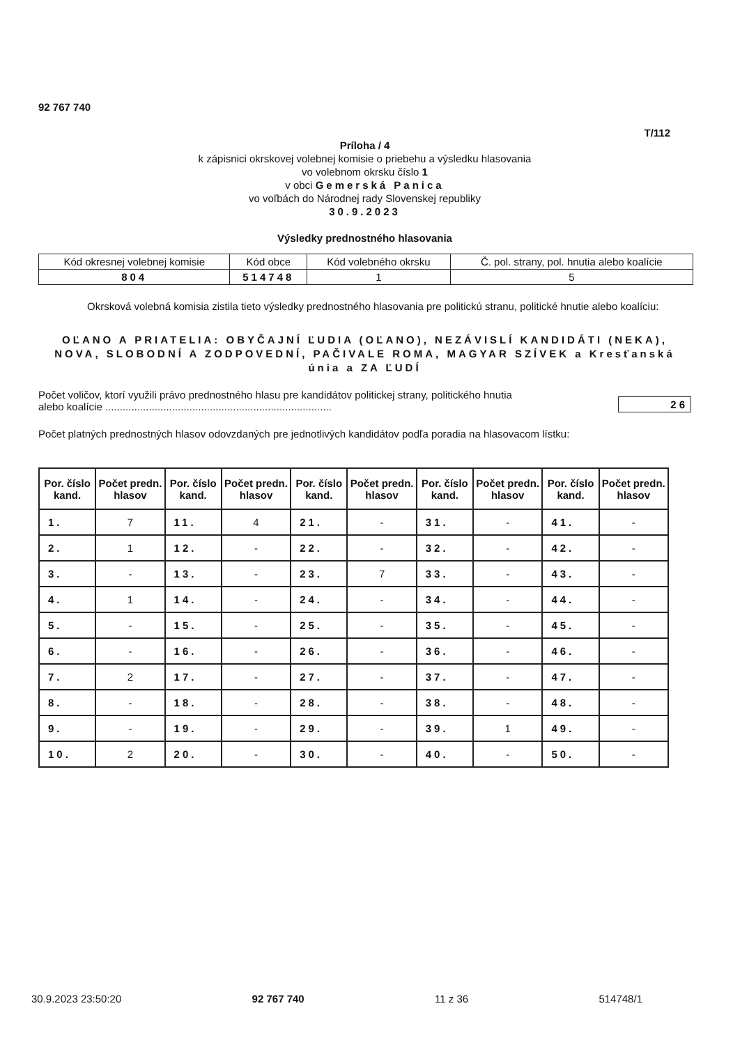92 767 740
T/112
Príloha / 4
k zápisnici okrskovej volebnej komisie o priebehu a výsledku hlasovania
vo volebnom okrsku číslo 1
v obci Gemerská Panica
vo voľbách do Národnej rady Slovenskej republiky
30.9.2023
Výsledky prednostného hlasovania
| Kód okresnej volebnej komisie | Kód obce | Kód volebného okrsku | Č. pol. strany, pol. hnutia alebo koalície |
| 804 | 514748 | 1 | 5 |
Okrsková volebná komisia zistila tieto výsledky prednostného hlasovania pre politickú stranu, politické hnutie alebo koalíciu:
OĽANO A PRIATELIA: OBYČAJNÍ ĽUDIA (OĽANO), NEZÁVISLÍ KANDIDÁTI (NEKA), NOVA, SLOBODNÍ A ZODPOVEDNÍ, PAČIVALE ROMA, MAGYAR SZÍVEK a Kresťanská únia a ZA ĽUDÍ
Počet voličov, ktorí využili právo prednostného hlasu pre kandidátov politickej strany, politického hnutia
alebo koalície ..............................................................................
26
Počet platných prednostných hlasov odovzdaných pre jednotlivých kandidátov podľa poradia na hlasovacom lístku:
| Por. číslo kand. | Počet predn. hlasov | Por. číslo kand. | Počet predn. hlasov | Por. číslo kand. | Počet predn. hlasov | Por. číslo kand. | Počet predn. hlasov | Por. číslo kand. | Počet predn. hlasov |
| --- | --- | --- | --- | --- | --- | --- | --- | --- | --- |
| 1. | 7 | 11. | 4 | 21. | - | 31. | - | 41. | - |
| 2. | 1 | 12. | - | 22. | - | 32. | - | 42. | - |
| 3. | - | 13. | - | 23. | 7 | 33. | - | 43. | - |
| 4. | 1 | 14. | - | 24. | - | 34. | - | 44. | - |
| 5. | - | 15. | - | 25. | - | 35. | - | 45. | - |
| 6. | - | 16. | - | 26. | - | 36. | - | 46. | - |
| 7. | 2 | 17. | - | 27. | - | 37. | - | 47. | - |
| 8. | - | 18. | - | 28. | - | 38. | - | 48. | - |
| 9. | - | 19. | - | 29. | - | 39. | 1 | 49. | - |
| 10. | 2 | 20. | - | 30. | - | 40. | - | 50. | - |
30.9.2023 23:50:20 92 767 740 11 z 36 514748/1